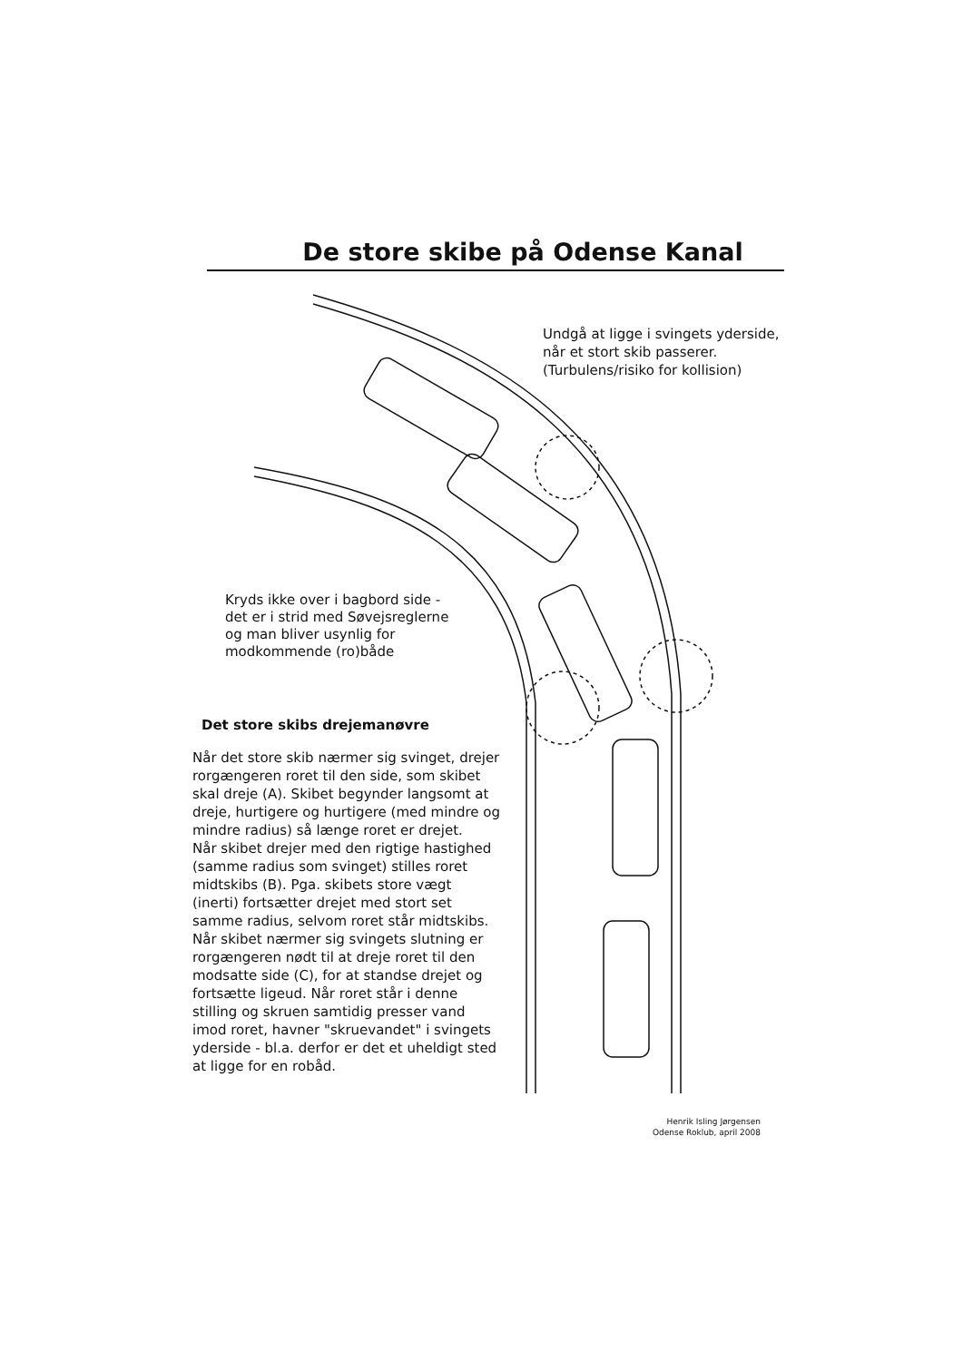De store skibe på Odense Kanal
Undgå at ligge i svingets yderside,
når et stort skib passerer.
(Turbulens/risiko for kollision)
Kryds ikke over i bagbord side -
det er i strid med Søvejsreglerne
og man bliver usynlig for
modkommende (ro)både
Det store skibs drejemanøvre
Når det store skib nærmer sig svinget, drejer rorgængeren roret til den side, som skibet skal dreje (A). Skibet begynder langsomt at dreje, hurtigere og hurtigere (med mindre og mindre radius) så længe roret er drejet.
Når skibet drejer med den rigtige hastighed (samme radius som svinget) stilles roret midtskibs (B). Pga. skibets store vægt (inerti) fortsætter drejet med stort set samme radius, selvom roret står midtskibs.
Når skibet nærmer sig svingets slutning er rorgængeren nødt til at dreje roret til den modsatte side (C), for at standse drejet og fortsætte ligeud. Når roret står i denne stilling og skruen samtidig presser vand imod roret, havner "skruevandet" i svingets yderside - bl.a. derfor er det et uheldigt sted at ligge for en robåd.
Henrik Isling Jørgensen
Odense Roklub, april 2008